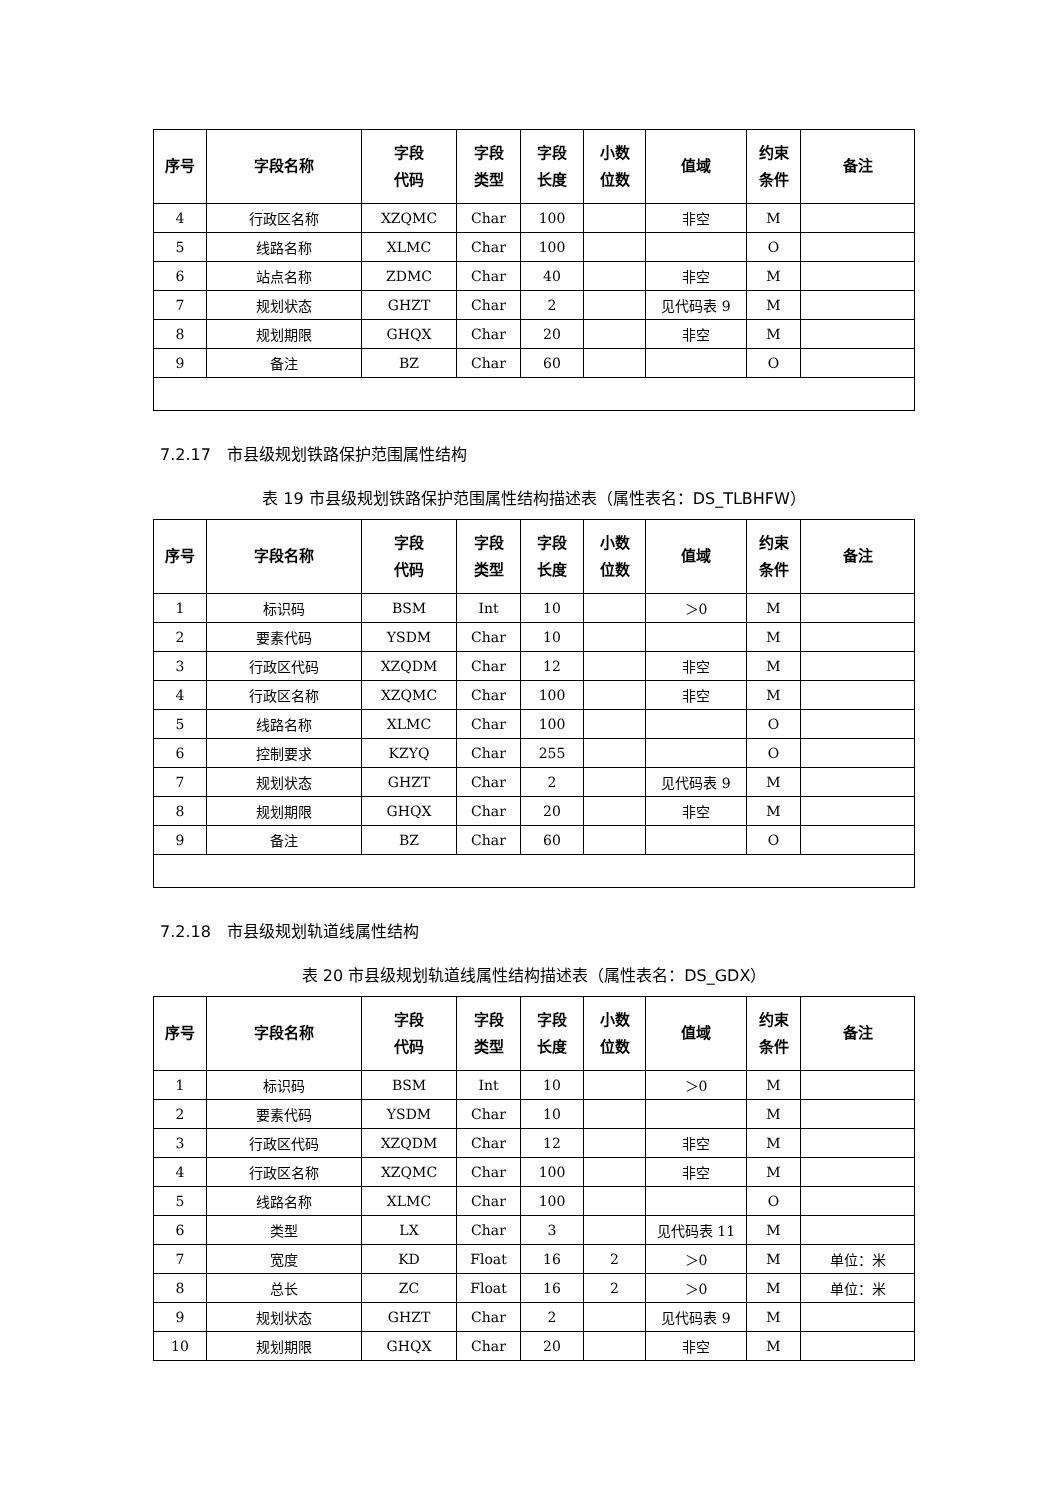| 序号 | 字段名称 | 字段 代码 | 字段 类型 | 字段 长度 | 小数 位数 | 值域 | 约束 条件 | 备注 |
| --- | --- | --- | --- | --- | --- | --- | --- | --- |
| 4 | 行政区名称 | XZQMC | Char | 100 | | 非空 | M | |
| 5 | 线路名称 | XLMC | Char | 100 | | | O | |
| 6 | 站点名称 | ZDMC | Char | 40 | | 非空 | M | |
| 7 | 规划状态 | GHZT | Char | 2 | | 见代码表 9 | M | |
| 8 | 规划期限 | GHQX | Char | 20 | | 非空 | M | |
| 9 | 备注 | BZ | Char | 60 | | | O | |
7.2.17　市县级规划铁路保护范围属性结构
表 19 市县级规划铁路保护范围属性结构描述表（属性表名：DS_TLBHFW）
| 序号 | 字段名称 | 字段 代码 | 字段 类型 | 字段 长度 | 小数 位数 | 值域 | 约束 条件 | 备注 |
| --- | --- | --- | --- | --- | --- | --- | --- | --- |
| 1 | 标识码 | BSM | Int | 10 | | ＞0 | M | |
| 2 | 要素代码 | YSDM | Char | 10 | | | M | |
| 3 | 行政区代码 | XZQDM | Char | 12 | | 非空 | M | |
| 4 | 行政区名称 | XZQMC | Char | 100 | | 非空 | M | |
| 5 | 线路名称 | XLMC | Char | 100 | | | O | |
| 6 | 控制要求 | KZYQ | Char | 255 | | | O | |
| 7 | 规划状态 | GHZT | Char | 2 | | 见代码表 9 | M | |
| 8 | 规划期限 | GHQX | Char | 20 | | 非空 | M | |
| 9 | 备注 | BZ | Char | 60 | | | O | |
7.2.18　市县级规划轨道线属性结构
表 20 市县级规划轨道线属性结构描述表（属性表名：DS_GDX）
| 序号 | 字段名称 | 字段 代码 | 字段 类型 | 字段 长度 | 小数 位数 | 值域 | 约束 条件 | 备注 |
| --- | --- | --- | --- | --- | --- | --- | --- | --- |
| 1 | 标识码 | BSM | Int | 10 | | ＞0 | M | |
| 2 | 要素代码 | YSDM | Char | 10 | | | M | |
| 3 | 行政区代码 | XZQDM | Char | 12 | | 非空 | M | |
| 4 | 行政区名称 | XZQMC | Char | 100 | | 非空 | M | |
| 5 | 线路名称 | XLMC | Char | 100 | | | O | |
| 6 | 类型 | LX | Char | 3 | | 见代码表 11 | M | |
| 7 | 宽度 | KD | Float | 16 | 2 | ＞0 | M | 单位：米 |
| 8 | 总长 | ZC | Float | 16 | 2 | ＞0 | M | 单位：米 |
| 9 | 规划状态 | GHZT | Char | 2 | | 见代码表 9 | M | |
| 10 | 规划期限 | GHQX | Char | 20 | | 非空 | M | |